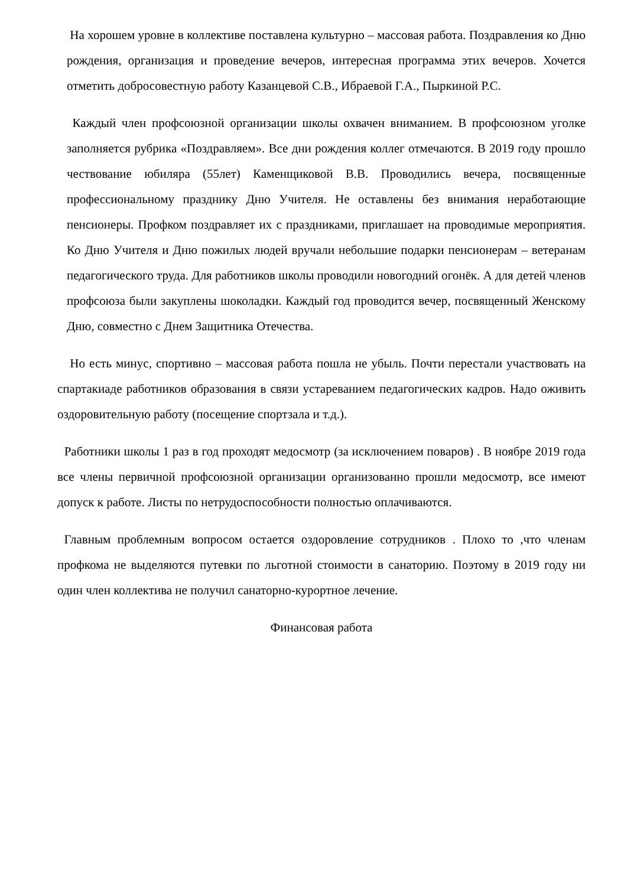На хорошем уровне в коллективе поставлена культурно – массовая работа. Поздравления ко Дню рождения, организация и проведение вечеров, интересная программа этих вечеров. Хочется отметить добросовестную работу Казанцевой С.В., Ибраевой Г.А., Пыркиной Р.С.
Каждый член профсоюзной организации школы охвачен вниманием. В профсоюзном уголке заполняется рубрика «Поздравляем». Все дни рождения коллег отмечаются. В 2019 году прошло чествование юбиляра (55лет) Каменщиковой В.В. Проводились вечера, посвященные профессиональному празднику Дню Учителя. Не оставлены без внимания неработающие пенсионеры. Профком поздравляет их с праздниками, приглашает на проводимые мероприятия. Ко Дню Учителя и Дню пожилых людей вручали небольшие подарки пенсионерам – ветеранам педагогического труда. Для работников школы проводили новогодний огонёк. А для детей членов профсоюза были закуплены шоколадки. Каждый год проводится вечер, посвященный Женскому Дню, совместно с Днем Защитника Отечества.
Но есть минус, спортивно – массовая работа пошла не убыль. Почти перестали участвовать на спартакиаде работников образования в связи устареванием педагогических кадров. Надо оживить оздоровительную работу (посещение спортзала и т.д.).
Работники школы 1 раз в год проходят медосмотр (за исключением поваров) . В ноябре 2019 года все члены первичной профсоюзной организации организованно прошли медосмотр, все имеют допуск к работе. Листы по нетрудоспособности полностью оплачиваются.
Главным проблемным вопросом остается оздоровление сотрудников . Плохо то ,что членам профкома не выделяются путевки по льготной стоимости в санаторию. Поэтому в 2019 году ни один член коллектива не получил санаторно-курортное лечение.
Финансовая работа